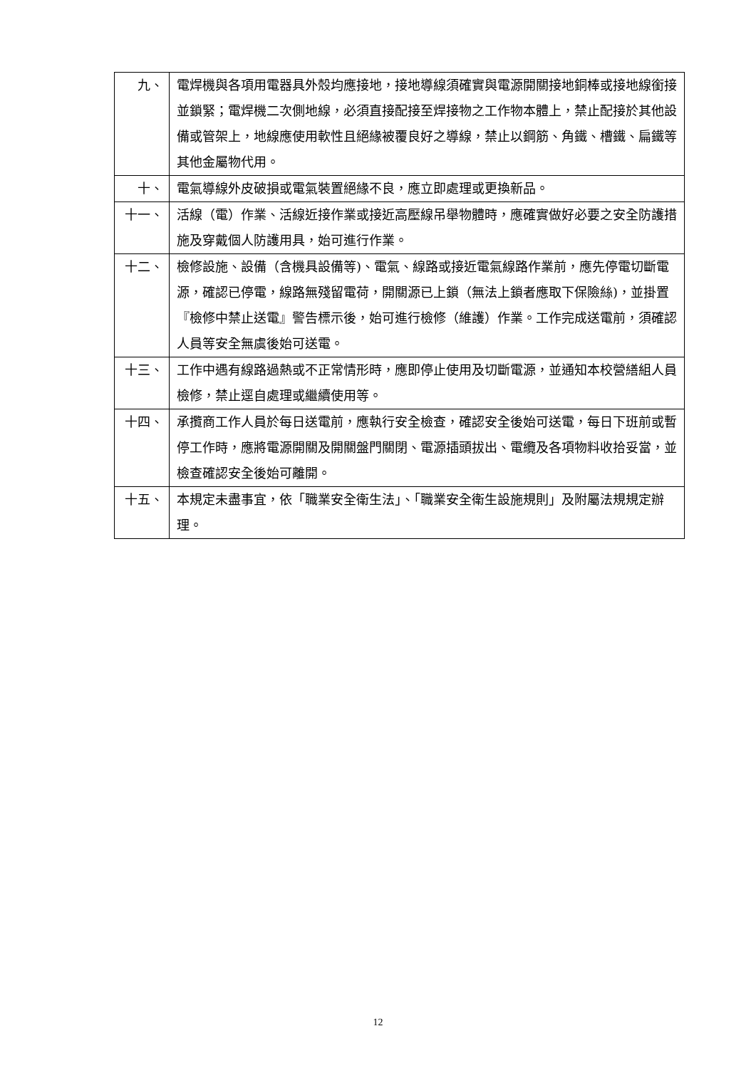| 九、 | 電焊機與各項用電器具外殼均應接地，接地導線須確實與電源開關接地銅棒或接地線銜接並鎖緊；電焊機二次側地線，必須直接配接至焊接物之工作物本體上，禁止配接於其他設備或管架上，地線應使用軟性且絕緣被覆良好之導線，禁止以鋼筋、角鐵、槽鐵、扁鐵等其他金屬物代用。 |
| 十、 | 電氣導線外皮破損或電氣裝置絕緣不良，應立即處理或更換新品。 |
| 十一、 | 活線（電）作業、活線近接作業或接近高壓線吊舉物體時，應確實做好必要之安全防護措施及穿戴個人防護用具，始可進行作業。 |
| 十二、 | 檢修設施、設備（含機具設備等)、電氣、線路或接近電氣線路作業前，應先停電切斷電源，確認已停電，線路無殘留電荷，開關源已上鎖（無法上鎖者應取下保險絲)，並掛置『檢修中禁止送電』警告標示後，始可進行檢修（維護）作業。工作完成送電前，須確認人員等安全無虞後始可送電。 |
| 十三、 | 工作中遇有線路過熱或不正常情形時，應即停止使用及切斷電源，並通知本校營繕組人員檢修，禁止逕自處理或繼續使用等。 |
| 十四、 | 承攬商工作人員於每日送電前，應執行安全檢查，確認安全後始可送電，每日下班前或暫停工作時，應將電源開關及開關盤門關閉、電源插頭拔出、電纜及各項物料收拾妥當，並檢查確認安全後始可離開。 |
| 十五、 | 本規定未盡事宜，依「職業安全衛生法」、「職業安全衛生設施規則」及附屬法規規定辦理。 |
12